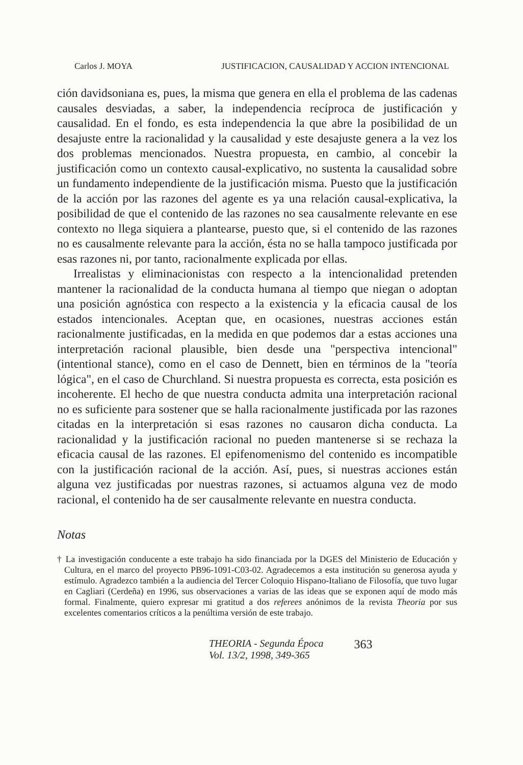Carlos J. MOYA JUSTIFICACION, CAUSALIDAD Y ACCION INTENCIONAL
ción davidsoniana es, pues, la misma que genera en ella el problema de las cadenas causales desviadas, a saber, la independencia recíproca de justificación y causalidad. En el fondo, es esta independencia la que abre la posibilidad de un desajuste entre la racionalidad y la causalidad y este desajuste genera a la vez los dos problemas mencionados. Nuestra propuesta, en cambio, al concebir la justificación como un contexto causal-explicativo, no sustenta la causalidad sobre un fundamento independiente de la justificación misma. Puesto que la justificación de la acción por las razones del agente es ya una relación causal-explicativa, la posibilidad de que el contenido de las razones no sea causalmente relevante en ese contexto no llega siquiera a plantearse, puesto que, si el contenido de las razones no es causalmente relevante para la acción, ésta no se halla tampoco justificada por esas razones ni, por tanto, racionalmente explicada por ellas.
Irrealistas y eliminacionistas con respecto a la intencionalidad pretenden mantener la racionalidad de la conducta humana al tiempo que niegan o adoptan una posición agnóstica con respecto a la existencia y la eficacia causal de los estados intencionales. Aceptan que, en ocasiones, nuestras acciones están racionalmente justificadas, en la medida en que podemos dar a estas acciones una interpretación racional plausible, bien desde una "perspectiva intencional" (intentional stance), como en el caso de Dennett, bien en términos de la "teoría lógica", en el caso de Churchland. Si nuestra propuesta es correcta, esta posición es incoherente. El hecho de que nuestra conducta admita una interpretación racional no es suficiente para sostener que se halla racionalmente justificada por las razones citadas en la interpretación si esas razones no causaron dicha conducta. La racionalidad y la justificación racional no pueden mantenerse si se rechaza la eficacia causal de las razones. El epifenomenismo del contenido es incompatible con la justificación racional de la acción. Así, pues, si nuestras acciones están alguna vez justificadas por nuestras razones, si actuamos alguna vez de modo racional, el contenido ha de ser causalmente relevante en nuestra conducta.
Notas
† La investigación conducente a este trabajo ha sido financiada por la DGES del Ministerio de Educación y Cultura, en el marco del proyecto PB96-1091-C03-02. Agradecemos a esta institución su generosa ayuda y estímulo. Agradezco también a la audiencia del Tercer Coloquio Hispano-Italiano de Filosofía, que tuvo lugar en Cagliari (Cerdeña) en 1996, sus observaciones a varias de las ideas que se exponen aquí de modo más formal. Finalmente, quiero expresar mi gratitud a dos referees anónimos de la revista Theoria por sus excelentes comentarios críticos a la penúltima versión de este trabajo.
THEORIA - Segunda Época
Vol. 13/2, 1998, 349-365
363